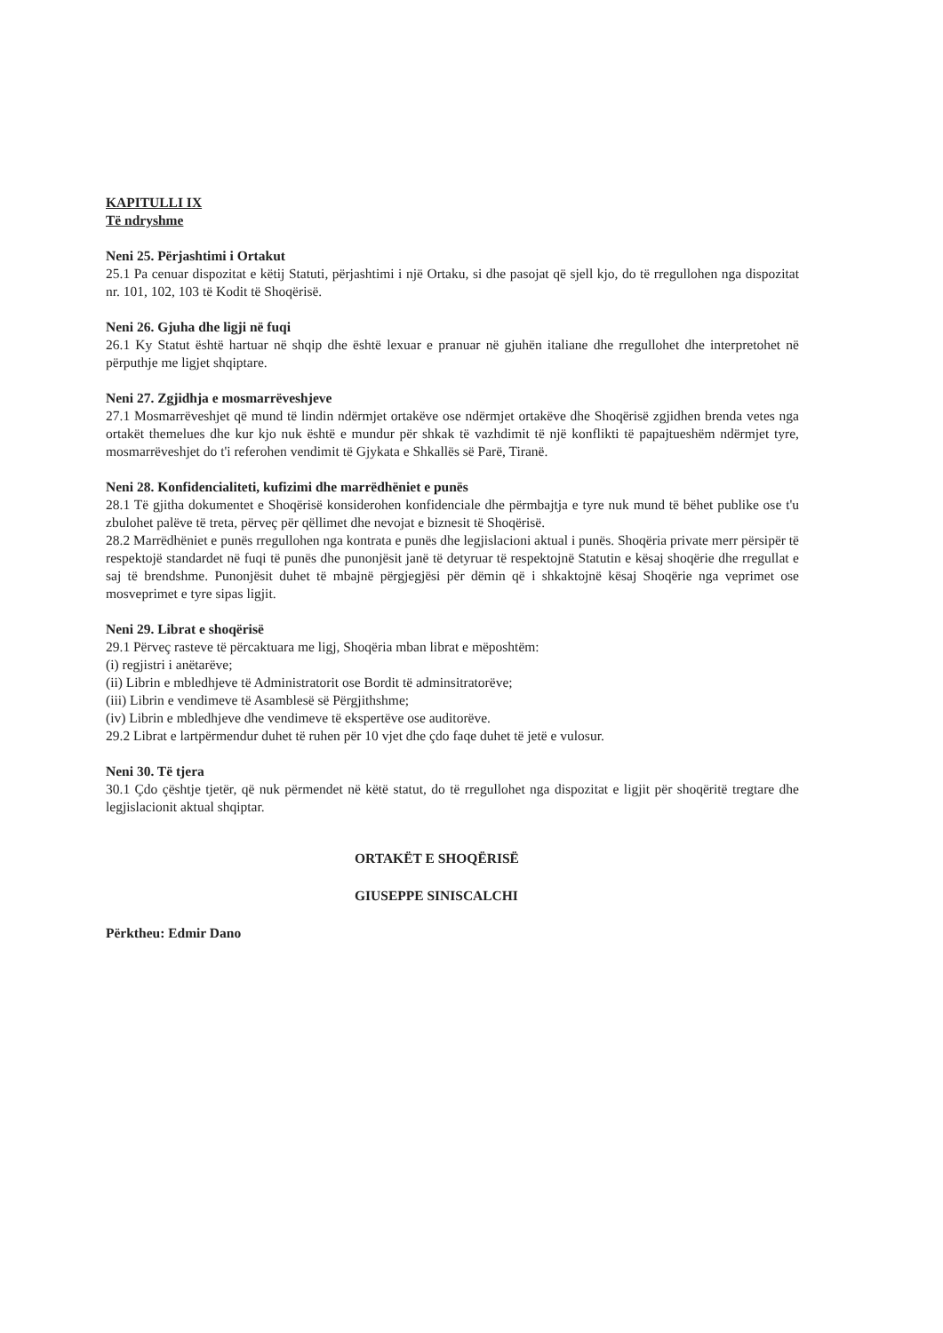KAPITULLI IX
Të ndryshme
Neni 25. Përjashtimi i Ortakut
25.1 Pa cenuar dispozitat e këtij Statuti, përjashtimi i një Ortaku, si dhe pasojat që sjell kjo, do të rregullohen nga dispozitat nr. 101, 102, 103 të Kodit të Shoqërisë.
Neni 26. Gjuha dhe ligji në fuqi
26.1 Ky Statut është hartuar në shqip dhe është lexuar e pranuar në gjuhën italiane dhe rregullohet dhe interpretohet në përputhje me ligjet shqiptare.
Neni 27. Zgjidhja e mosmarrëveshjeve
27.1 Mosmarrëveshjet që mund të lindin ndërmjet ortakëve ose ndërmjet ortakëve dhe Shoqërisë zgjidhen brenda vetes nga ortakët themelues dhe kur kjo nuk është e mundur për shkak të vazhdimit të një konflikti të papajtueshëm ndërmjet tyre, mosmarrëveshjet do t'i referohen vendimit të Gjykata e Shkallës së Parë, Tiranë.
Neni 28. Konfidencialiteti, kufizimi dhe marrëdhëniet e punës
28.1 Të gjitha dokumentet e Shoqërisë konsiderohen konfidenciale dhe përmbajtja e tyre nuk mund të bëhet publike ose t'u zbulohet palëve të treta, përveç për qëllimet dhe nevojat e biznesit të Shoqërisë.
28.2 Marrëdhëniet e punës rregullohen nga kontrata e punës dhe legjislacioni aktual i punës. Shoqëria private merr përsipër të respektojë standardet në fuqi të punës dhe punonjësit janë të detyruar të respektojnë Statutin e kësaj shoqërie dhe rregullat e saj të brendshme. Punonjësit duhet të mbajnë përgjegjësi për dëmin që i shkaktojnë kësaj Shoqërie nga veprimet ose mosveprimet e tyre sipas ligjit.
Neni 29. Librat e shoqërisë
29.1 Përveç rasteve të përcaktuara me ligj, Shoqëria mban librat e mëposhtëm:
(i) regjistri i anëtarëve;
(ii) Librin e mbledhjeve të Administratorit ose Bordit të adminsitratorëve;
(iii) Librin e vendimeve të Asamblesë së Përgjithshme;
(iv) Librin e mbledhjeve dhe vendimeve të ekspertëve ose auditorëve.
29.2 Librat e lartpërmendur duhet të ruhen për 10 vjet dhe çdo faqe duhet të jetë e vulosur.
Neni 30. Të tjera
30.1 Çdo çështje tjetër, që nuk përmendet në këtë statut, do të rregullohet nga dispozitat e ligjit për shoqëritë tregtare dhe legjislacionit aktual shqiptar.
ORTAKËT E SHOQËRISË
GIUSEPPE SINISCALCHI
Përktheu: Edmir Dano